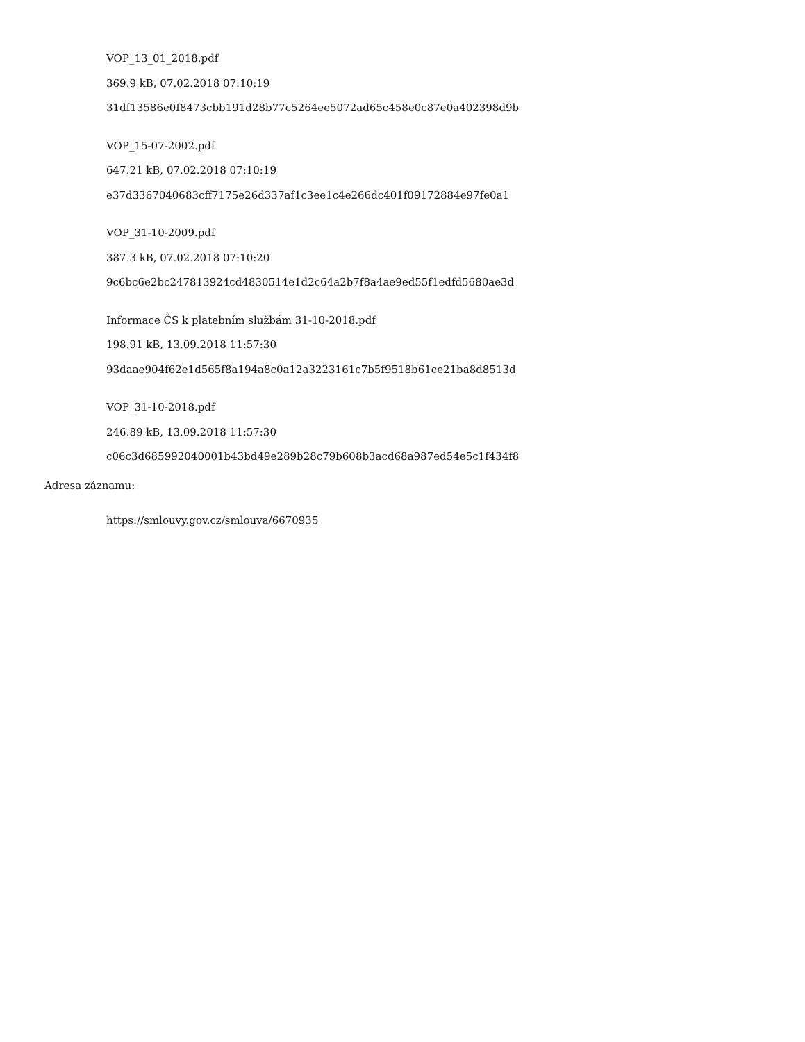VOP_13_01_2018.pdf
369.9 kB, 07.02.2018 07:10:19
31df13586e0f8473cbb191d28b77c5264ee5072ad65c458e0c87e0a402398d9b
VOP_15-07-2002.pdf
647.21 kB, 07.02.2018 07:10:19
e37d3367040683cff7175e26d337af1c3ee1c4e266dc401f09172884e97fe0a1
VOP_31-10-2009.pdf
387.3 kB, 07.02.2018 07:10:20
9c6bc6e2bc247813924cd4830514e1d2c64a2b7f8a4ae9ed55f1edfd5680ae3d
Informace ČS k platebním službám 31-10-2018.pdf
198.91 kB, 13.09.2018 11:57:30
93daae904f62e1d565f8a194a8c0a12a3223161c7b5f9518b61ce21ba8d8513d
VOP_31-10-2018.pdf
246.89 kB, 13.09.2018 11:57:30
c06c3d685992040001b43bd49e289b28c79b608b3acd68a987ed54e5c1f434f8
Adresa záznamu:
https://smlouvy.gov.cz/smlouva/6670935